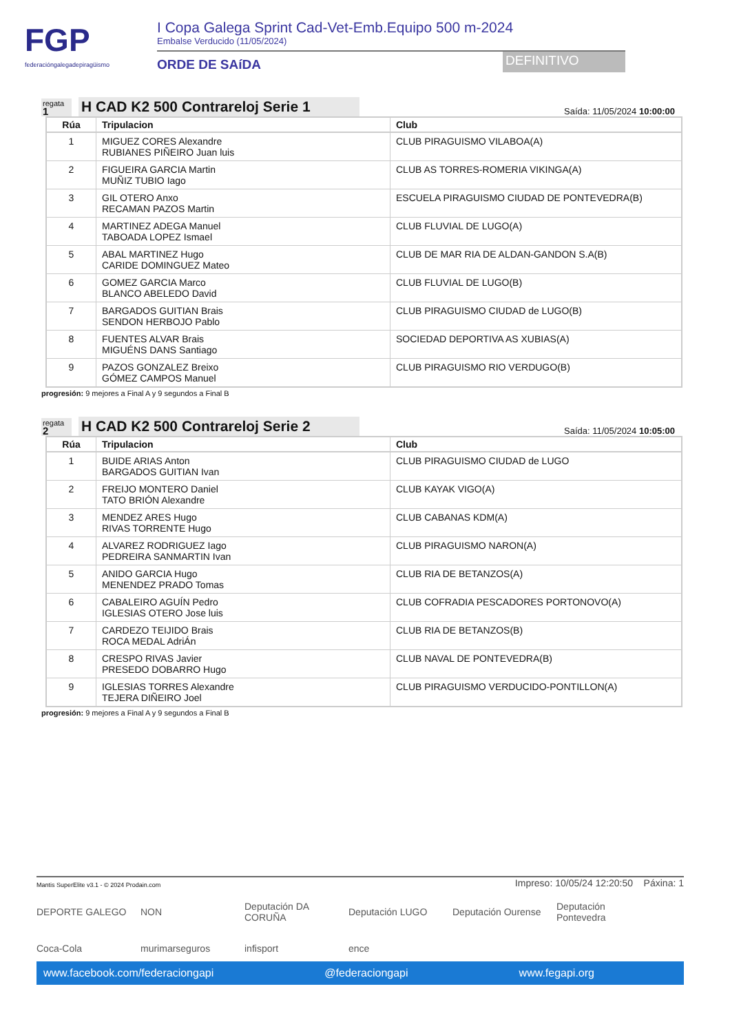FGP
federacióngalegadepiragüismo
I Copa Galega Sprint Cad-Vet-Emb.Equipo 500 m-2024
Embalse Verducido (11/05/2024)
ORDE DE SAíDA
DEFINITIVO
regata
1
H CAD K2 500 Contrareloj Serie 1
Saída: 11/05/2024 10:00:00
| Rúa | Tripulacion | Club |
| --- | --- | --- |
| 1 | MIGUEZ CORES Alexandre RUBIANES PIÑEIRO Juan luis | CLUB PIRAGUISMO VILABOA(A) |
| 2 | FIGUEIRA GARCIA Martin MUÑIZ TUBIO Iago | CLUB AS TORRES-ROMERIA VIKINGA(A) |
| 3 | GIL OTERO Anxo RECAMAN PAZOS Martin | ESCUELA PIRAGUISMO CIUDAD DE PONTEVEDRA(B) |
| 4 | MARTINEZ ADEGA Manuel TABOADA LOPEZ Ismael | CLUB FLUVIAL DE LUGO(A) |
| 5 | ABAL MARTINEZ Hugo CARIDE DOMINGUEZ Mateo | CLUB DE MAR RIA DE ALDAN-GANDON S.A(B) |
| 6 | GOMEZ GARCIA Marco BLANCO ABELEDO David | CLUB FLUVIAL DE LUGO(B) |
| 7 | BARGADOS GUITIAN Brais SENDON HERBOJO Pablo | CLUB PIRAGUISMO CIUDAD de LUGO(B) |
| 8 | FUENTES ALVAR Brais MIGUÉNS DANS Santiago | SOCIEDAD DEPORTIVA AS XUBIAS(A) |
| 9 | PAZOS GONZALEZ Breixo GÓMEZ CAMPOS Manuel | CLUB PIRAGUISMO RIO VERDUGO(B) |
progresión: 9 mejores a Final A y 9 segundos a Final B
regata
2
H CAD K2 500 Contrareloj Serie 2
Saída: 11/05/2024 10:05:00
| Rúa | Tripulacion | Club |
| --- | --- | --- |
| 1 | BUIDE ARIAS Anton BARGADOS GUITIAN Ivan | CLUB PIRAGUISMO CIUDAD de LUGO |
| 2 | FREIJO MONTERO Daniel TATO BRIÓN Alexandre | CLUB KAYAK VIGO(A) |
| 3 | MENDEZ ARES Hugo RIVAS TORRENTE Hugo | CLUB CABANAS KDM(A) |
| 4 | ALVAREZ RODRIGUEZ Iago PEDREIRA SANMARTIN Ivan | CLUB PIRAGUISMO NARON(A) |
| 5 | ANIDO GARCIA Hugo MENENDEZ PRADO Tomas | CLUB RIA DE BETANZOS(A) |
| 6 | CABALEIRO AGUÍN Pedro IGLESIAS OTERO Jose luis | CLUB COFRADIA PESCADORES PORTONOVO(A) |
| 7 | CARDEZO TEIJIDO Brais ROCA MEDAL AdriÁn | CLUB RIA DE BETANZOS(B) |
| 8 | CRESPO RIVAS Javier PRESEDO DOBARRO Hugo | CLUB NAVAL DE PONTEVEDRA(B) |
| 9 | IGLESIAS TORRES Alexandre TEJERA DIÑEIRO Joel | CLUB PIRAGUISMO VERDUCIDO-PONTILLON(A) |
progresión: 9 mejores a Final A y 9 segundos a Final B
Mantis SuperElite v3.1 - © 2024 Prodain.com Impreso: 10/05/24 12:20:50 Páxina: 1
DEPORTE GALEGO
NON
Deputación DA CORUÑA
Deputación LUGO
Deputación Ourense
Deputación Pontevedra
Coca-Cola
murimarseguros
infisport
ence
www.facebook.com/federaciongapi @federaciongapi www.fegapi.org